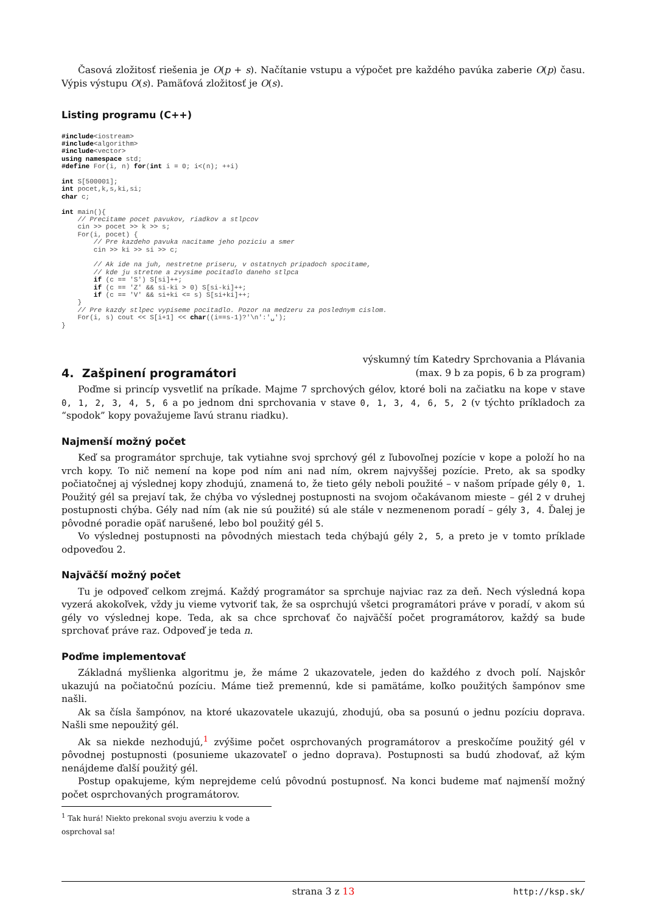Časová zložitosť riešenia je O(p + s). Načítanie vstupu a výpočet pre každého pavúka zaberie O(p) času. Výpis výstupu O(s). Pamäťová zložitosť je O(s).
Listing programu (C++)
#include<iostream>
#include<algorithm>
#include<vector>
using namespace std;
#define For(i, n) for(int i = 0; i<(n); ++i)

int S[500001];
int pocet,k,s,ki,si;
char c;

int main(){
    // Precitame pocet pavukov, riadkov a stlpcov
    cin >> pocet >> k >> s;
    For(i, pocet) {
        // Pre kazdeho pavuka nacitame jeho poziciu a smer
        cin >> ki >> si >> c;

        // Ak ide na juh, nestretne priseru, v ostatnych pripadoch spocitame,
        // kde ju stretne a zvysime pocitadlo daneho stlpca
        if (c == 'S') S[si]++;
        if (c == 'Z' && si-ki > 0) S[si-ki]++;
        if (c == 'V' && si+ki <= s) S[si+ki]++;
    }
    // Pre kazdy stlpec vypiseme pocitadlo. Pozor na medzeru za poslednym cislom.
    For(i, s) cout << S[i+1] << char((i==s-1)?'\n':'␣');
}
4. Zašpinení programátori
výskumný tím Katedry Sprchovania a Plávania
(max. 9 b za popis, 6 b za program)
Poďme si princíp vysvetliť na príkade. Majme 7 sprchových gélov, ktoré boli na začiatku na kope v stave 0, 1, 2, 3, 4, 5, 6 a po jednom dni sprchovania v stave 0, 1, 3, 4, 6, 5, 2 (v týchto príkladoch za “spodok” kopy považujeme ľavú stranu riadku).
Najmenší možný počet
Keď sa programátor sprchuje, tak vytiahne svoj sprchový gél z ľubovoľnej pozície v kope a položí ho na vrch kopy. To nič nemení na kope pod ním ani nad ním, okrem najvyššej pozície. Preto, ak sa spodky počiatočnej aj výslednej kopy zhodujú, znamená to, že tieto gély neboli použité – v našom prípade gély 0, 1. Použitý gél sa prejaví tak, že chýba vo výslednej postupnosti na svojom očakávanom mieste – gél 2 v druhej postupnosti chýba. Gély nad ním (ak nie sú použité) sú ale stále v nezmenenom poradí – gély 3, 4. Ďalej je pôvodné poradie opäť narušené, lebo bol použitý gél 5.
Vo výslednej postupnosti na pôvodných miestach teda chýbajú gély 2, 5, a preto je v tomto príklade odpoveďou 2.
Najväčší možný počet
Tu je odpoveď celkom zrejmá. Každý programátor sa sprchuje najviac raz za deň. Nech výsledná kopa vyzerá akokoľvek, vždy ju vieme vytvoriť tak, že sa osprchujú všetci programátori práve v poradí, v akom sú gély vo výslednej kope. Teda, ak sa chce sprchovať čo najväčší počet programátorov, každý sa bude sprchovať práve raz. Odpoveď je teda n.
Poďme implementovať
Základná myšlienka algoritmu je, že máme 2 ukazovatele, jeden do každého z dvoch polí. Najskôr ukazujú na počiatočnú pozíciu. Máme tiež premennú, kde si pamätáme, koľko použitých šampónov sme našli.
Ak sa čísla šampónov, na ktoré ukazovatele ukazujú, zhodujú, oba sa posunú o jednu pozíciu doprava. Našli sme nepoužitý gél.
Ak sa niekde nezhodujú,<sup>1</sup> zvýšime počet osprchovaných programátorov a preskočíme použitý gél v pôvodnej postupnosti (posunieme ukazovateľ o jedno doprava). Postupnosti sa budú zhodovať, až kým nenájdeme ďalší použitý gél.
Postup opakujeme, kým neprejdeme celú pôvodnú postupnosť. Na konci budeme mať najmenší možný počet osprchovaných programátorov.
<sup>1</sup> Tak hurá! Niekto prekonal svoju averziu k vode a osprchoval sa!
strana 3 z 13 http://ksp.sk/